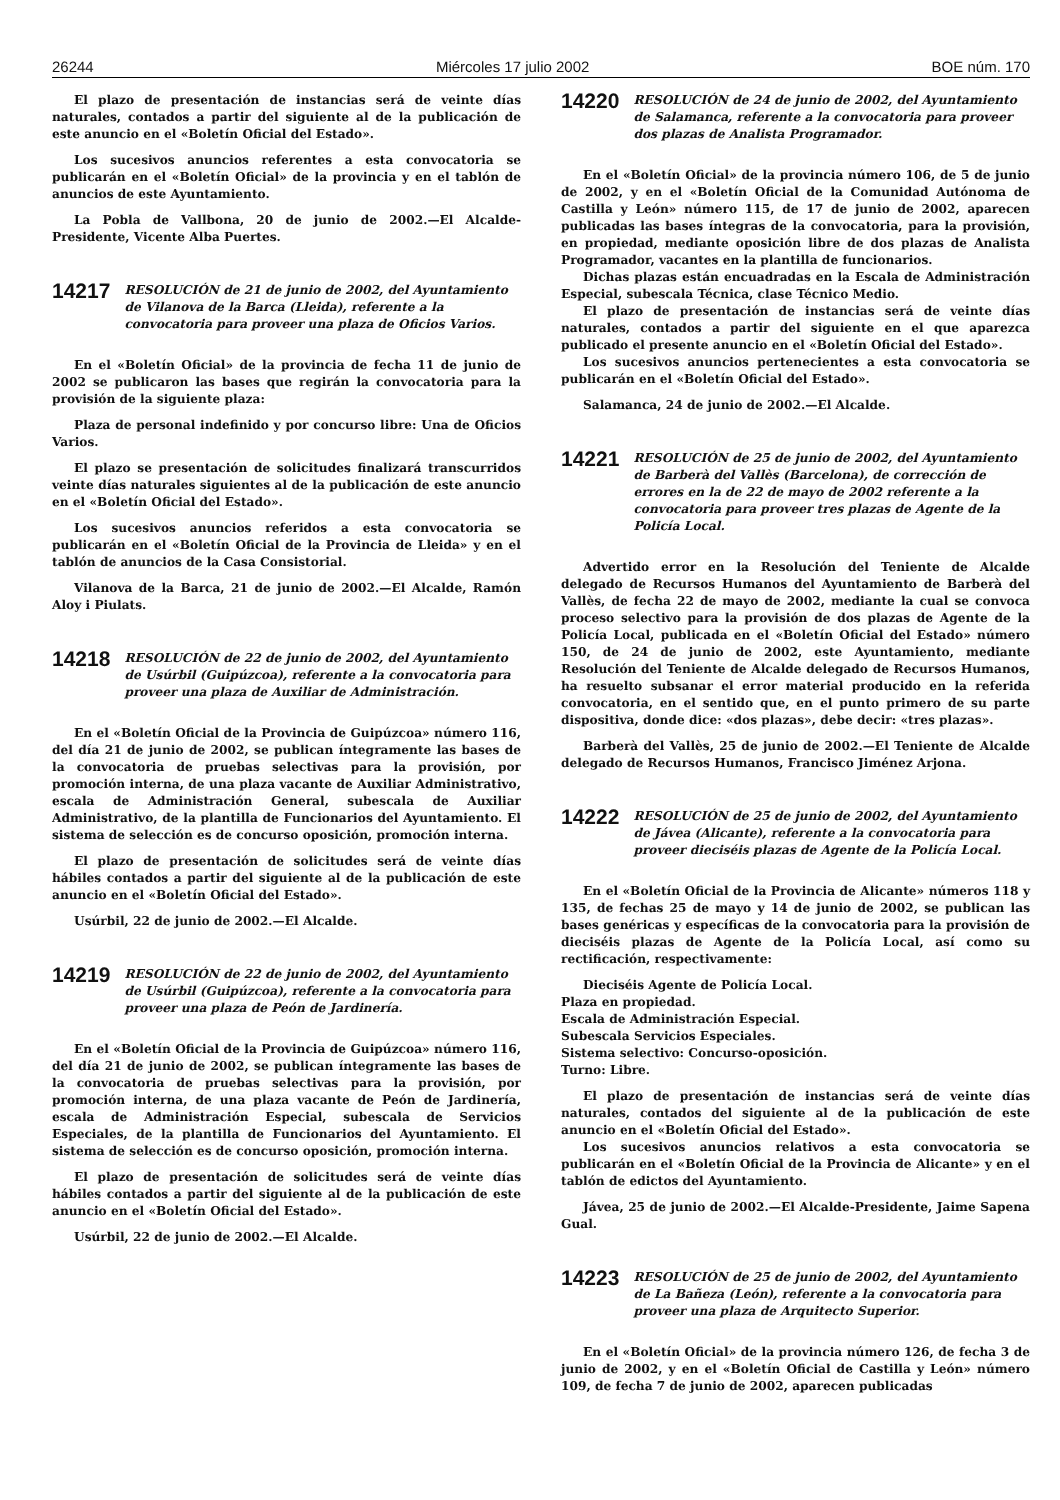26244 Miércoles 17 julio 2002 BOE núm. 170
El plazo de presentación de instancias será de veinte días naturales, contados a partir del siguiente al de la publicación de este anuncio en el «Boletín Oficial del Estado».
Los sucesivos anuncios referentes a esta convocatoria se publicarán en el «Boletín Oficial» de la provincia y en el tablón de anuncios de este Ayuntamiento.
La Pobla de Vallbona, 20 de junio de 2002.—El Alcalde-Presidente, Vicente Alba Puertes.
14217 RESOLUCIÓN de 21 de junio de 2002, del Ayuntamiento de Vilanova de la Barca (Lleida), referente a la convocatoria para proveer una plaza de Oficios Varios.
En el «Boletín Oficial» de la provincia de fecha 11 de junio de 2002 se publicaron las bases que regirán la convocatoria para la provisión de la siguiente plaza:
Plaza de personal indefinido y por concurso libre: Una de Oficios Varios.
El plazo se presentación de solicitudes finalizará transcurridos veinte días naturales siguientes al de la publicación de este anuncio en el «Boletín Oficial del Estado».
Los sucesivos anuncios referidos a esta convocatoria se publicarán en el «Boletín Oficial de la Provincia de Lleida» y en el tablón de anuncios de la Casa Consistorial.
Vilanova de la Barca, 21 de junio de 2002.—El Alcalde, Ramón Aloy i Piulats.
14218 RESOLUCIÓN de 22 de junio de 2002, del Ayuntamiento de Usúrbil (Guipúzcoa), referente a la convocatoria para proveer una plaza de Auxiliar de Administración.
En el «Boletín Oficial de la Provincia de Guipúzcoa» número 116, del día 21 de junio de 2002, se publican íntegramente las bases de la convocatoria de pruebas selectivas para la provisión, por promoción interna, de una plaza vacante de Auxiliar Administrativo, escala de Administración General, subescala de Auxiliar Administrativo, de la plantilla de Funcionarios del Ayuntamiento. El sistema de selección es de concurso oposición, promoción interna.
El plazo de presentación de solicitudes será de veinte días hábiles contados a partir del siguiente al de la publicación de este anuncio en el «Boletín Oficial del Estado».
Usúrbil, 22 de junio de 2002.—El Alcalde.
14219 RESOLUCIÓN de 22 de junio de 2002, del Ayuntamiento de Usúrbil (Guipúzcoa), referente a la convocatoria para proveer una plaza de Peón de Jardinería.
En el «Boletín Oficial de la Provincia de Guipúzcoa» número 116, del día 21 de junio de 2002, se publican íntegramente las bases de la convocatoria de pruebas selectivas para la provisión, por promoción interna, de una plaza vacante de Peón de Jardinería, escala de Administración Especial, subescala de Servicios Especiales, de la plantilla de Funcionarios del Ayuntamiento. El sistema de selección es de concurso oposición, promoción interna.
El plazo de presentación de solicitudes será de veinte días hábiles contados a partir del siguiente al de la publicación de este anuncio en el «Boletín Oficial del Estado».
Usúrbil, 22 de junio de 2002.—El Alcalde.
14220 RESOLUCIÓN de 24 de junio de 2002, del Ayuntamiento de Salamanca, referente a la convocatoria para proveer dos plazas de Analista Programador.
En el «Boletín Oficial» de la provincia número 106, de 5 de junio de 2002, y en el «Boletín Oficial de la Comunidad Autónoma de Castilla y León» número 115, de 17 de junio de 2002, aparecen publicadas las bases íntegras de la convocatoria, para la provisión, en propiedad, mediante oposición libre de dos plazas de Analista Programador, vacantes en la plantilla de funcionarios.
Dichas plazas están encuadradas en la Escala de Administración Especial, subescala Técnica, clase Técnico Medio.
El plazo de presentación de instancias será de veinte días naturales, contados a partir del siguiente en el que aparezca publicado el presente anuncio en el «Boletín Oficial del Estado».
Los sucesivos anuncios pertenecientes a esta convocatoria se publicarán en el «Boletín Oficial del Estado».
Salamanca, 24 de junio de 2002.—El Alcalde.
14221 RESOLUCIÓN de 25 de junio de 2002, del Ayuntamiento de Barberà del Vallès (Barcelona), de corrección de errores en la de 22 de mayo de 2002 referente a la convocatoria para proveer tres plazas de Agente de la Policía Local.
Advertido error en la Resolución del Teniente de Alcalde delegado de Recursos Humanos del Ayuntamiento de Barberà del Vallès, de fecha 22 de mayo de 2002, mediante la cual se convoca proceso selectivo para la provisión de dos plazas de Agente de la Policía Local, publicada en el «Boletín Oficial del Estado» número 150, de 24 de junio de 2002, este Ayuntamiento, mediante Resolución del Teniente de Alcalde delegado de Recursos Humanos, ha resuelto subsanar el error material producido en la referida convocatoria, en el sentido que, en el punto primero de su parte dispositiva, donde dice: «dos plazas», debe decir: «tres plazas».
Barberà del Vallès, 25 de junio de 2002.—El Teniente de Alcalde delegado de Recursos Humanos, Francisco Jiménez Arjona.
14222 RESOLUCIÓN de 25 de junio de 2002, del Ayuntamiento de Jávea (Alicante), referente a la convocatoria para proveer dieciséis plazas de Agente de la Policía Local.
En el «Boletín Oficial de la Provincia de Alicante» números 118 y 135, de fechas 25 de mayo y 14 de junio de 2002, se publican las bases genéricas y específicas de la convocatoria para la provisión de dieciséis plazas de Agente de la Policía Local, así como su rectificación, respectivamente:
Dieciséis Agente de Policía Local.
Plaza en propiedad.
Escala de Administración Especial.
Subescala Servicios Especiales.
Sistema selectivo: Concurso-oposición.
Turno: Libre.
El plazo de presentación de instancias será de veinte días naturales, contados del siguiente al de la publicación de este anuncio en el «Boletín Oficial del Estado».
Los sucesivos anuncios relativos a esta convocatoria se publicarán en el «Boletín Oficial de la Provincia de Alicante» y en el tablón de edictos del Ayuntamiento.
Jávea, 25 de junio de 2002.—El Alcalde-Presidente, Jaime Sapena Gual.
14223 RESOLUCIÓN de 25 de junio de 2002, del Ayuntamiento de La Bañeza (León), referente a la convocatoria para proveer una plaza de Arquitecto Superior.
En el «Boletín Oficial» de la provincia número 126, de fecha 3 de junio de 2002, y en el «Boletín Oficial de Castilla y León» número 109, de fecha 7 de junio de 2002, aparecen publicadas